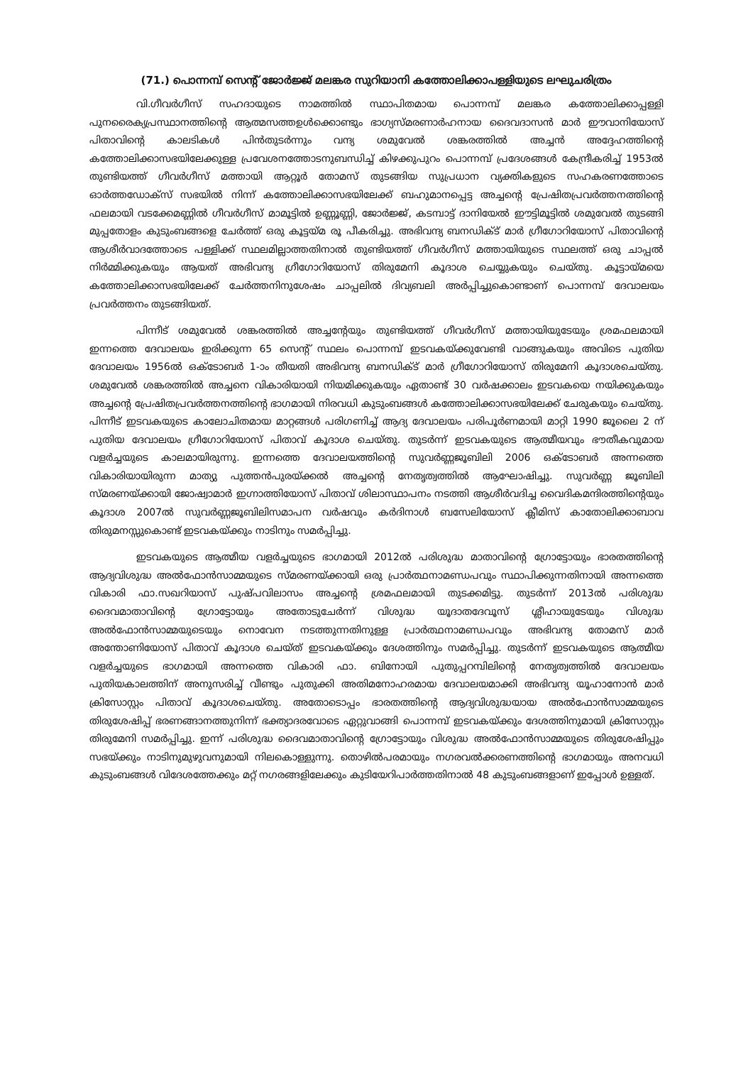(71.) പൊന്നമ്പ് സെന്റ് ജോർജ്ജ് മലങ്കര സുറിയാനി കത്തോലിക്കാപള്ളിയുടെ ലഘുചരിത്രം
വി.ഗീവർഗീസ് സഹദായുടെ നാമത്തിൽ സ്ഥാപിതമായ പൊന്നമ്പ് മലങ്കര കത്തോലിക്കാപ്പള്ളി പുനരൈക്യപ്രസ്ഥാനത്തിന്റെ ആത്മസത്തഉൾക്കൊണ്ടും ഭാഗ്യസ്മരണാർഹനായ ദൈവദാസൻ മാർ ഈവാനിയോസ് പിതാവിന്റെ കാലടികൾ പിൻതുടർന്നും വന്ദ്യ ശമുവേൽ ശങ്കരത്തിൽ അച്ചൻ അദ്ദേഹത്തിന്റെ കത്തോലിക്കാസഭയിലേക്കുള്ള പ്രവേശനത്തോടനുബന്ധിച്ച് കിഴക്കുപുറം പൊന്നമ്പ് പ്രദേശങ്ങൾ കേന്ദ്രീകരിച്ച് 1953ൽ തുണ്ടിയത്ത് ഗീവർഗീസ് മത്തായി ആറ്റൂർ തോമസ് തുടങ്ങിയ സുപ്രധാന വ്യക്തികളുടെ സഹകരണത്തോടെ ഓർത്തഡോക്സ് സഭയിൽ നിന്ന് കത്തോലിക്കാസഭയിലേക്ക് ബഹുമാനപ്പെട്ട അച്ചന്റെ പ്രേഷിതപ്രവർത്തനത്തിന്റെ ഫലമായി വടക്കേമണ്ണിൽ ഗീവർഗീസ് മാമൂട്ടിൽ ഉണ്ണൂണ്ണി, ജോർജ്ജ്, കടമ്പാട്ട് ദാനിയേൽ ഈട്ടിമൂട്ടിൽ ശമുവേൽ തുടങ്ങി മുപ്പതോളം കുടുംബങ്ങളെ ചേർത്ത് ഒരു കൂട്ടയ്മ രൂ പീകരിച്ചു. അഭിവന്ദ്യ ബനഡിക്ട് മാർ ഗ്രീഗോറിയോസ് പിതാവിന്റെ ആശീർവാദത്തോടെ പള്ളിക്ക് സ്ഥലമില്ലാത്തതിനാൽ തുണ്ടിയത്ത് ഗീവർഗീസ് മത്തായിയുടെ സ്ഥലത്ത് ഒരു ചാപ്പൽ നിർമ്മിക്കുകയും ആയത് അഭിവന്ദ്യ ഗ്രീഗോറിയോസ് തിരുമേനി കൂദാശ ചെയ്യുകയും ചെയ്തു. കൂട്ടായ്മയെ കത്തോലിക്കാസഭയിലേക്ക് ചേർത്തനിനുശേഷം ചാപ്പലിൽ ദിവ്യബലി അർപ്പിച്ചുകൊണ്ടാണ് പൊന്നമ്പ് ദേവാലയം പ്രവർത്തനം തുടങ്ങിയത്.
പിന്നീട് ശമുവേൽ ശങ്കരത്തിൽ അച്ചന്റേയും തുണ്ടിയത്ത് ഗീവർഗീസ് മത്തായിയുടേയും ശ്രമഫലമായി ഇന്നത്തെ ദേവാലയം ഇരിക്കുന്ന 65 സെന്റ് സ്ഥലം പൊന്നമ്പ് ഇടവകയ്ക്കുവേണ്ടി വാങ്ങുകയും അവിടെ പുതിയ ദേവാലയം 1956ൽ ഒക്ടോബർ 1-ാം തീയതി അഭിവന്ദ്യ ബനഡിക്ട് മാർ ഗ്രീഗോറിയോസ് തിരുമേനി കൂദാശചെയ്തു. ശമുവേൽ ശങ്കരത്തിൽ അച്ചനെ വികാരിയായി നിയമിക്കുകയും ഏതാണ്ട് 30 വർഷക്കാലം ഇടവകയെ നയിക്കുകയും അച്ചന്റെ പ്രേഷിതപ്രവർത്തനത്തിന്റെ ഭാഗമായി നിരവധി കുടുംബങ്ങൾ കത്തോലിക്കാസഭയിലേക്ക് ചേരുകയും ചെയ്തു. പിന്നീട് ഇടവകയുടെ കാലോചിതമായ മാറ്റങ്ങൾ പരിഗണിച്ച് ആദ്യ ദേവാലയം പരിപൂർണമായി മാറ്റി 1990 ജൂലൈ 2 ന് പുതിയ ദേവാലയം ഗ്രീഗോറിയോസ് പിതാവ് കൂദാശ ചെയ്തു. തുടർന്ന് ഇടവകയുടെ ആത്മീയവും ഭൗതീകവുമായ വളർച്ചയുടെ കാലമായിരുന്നു. ഇന്നത്തെ ദേവാലയത്തിന്റെ സുവർണ്ണജൂബിലി 2006 ഒക്ടോബർ അന്നത്തെ വികാരിയായിരുന്ന മാത്യു പുത്തൻപുരയ്ക്കൽ അച്ചന്റെ നേതൃത്വത്തിൽ ആഘോഷിച്ചു. സുവർണ്ണ ജൂബിലി സ്മരണയ്ക്കായി ജോഷ്വാമാർ ഇഗ്നാത്തിയോസ് പിതാവ് ശിലാസ്ഥാപനം നടത്തി ആശീർവദിച്ച വൈദികമന്ദിരത്തിന്റെയും കൂദാശ 2007ൽ സുവർണ്ണജൂബിലിസമാപന വർഷവും കർദിനാൾ ബസേലിയോസ് ക്ലീമിസ് കാതോലിക്കാബാവ തിരുമനസ്സുകൊണ്ട് ഇടവകയ്ക്കും നാടിനും സമർപ്പിച്ചു.
ഇടവകയുടെ ആത്മീയ വളർച്ചയുടെ ഭാഗമായി 2012ൽ പരിശുദ്ധ മാതാവിന്റെ ഗ്രോട്ടോയും ഭാരതത്തിന്റെ ആദ്യവിശുദ്ധ അൽഫോൻസാമ്മയുടെ സ്മരണയ്ക്കായി ഒരു പ്രാർത്ഥനാമണ്ഡപവും സ്ഥാപിക്കുന്നതിനായി അന്നത്തെ വികാരി ഫാ.സഖറിയാസ് പുഷ്പവിലാസം അച്ചന്റെ ശ്രമഫലമായി തുടക്കമിട്ടു. തുടർന്ന് 2013ൽ പരിശുദ്ധ ദൈവമാതാവിന്റെ ഗ്രോട്ടോയും അതോടുചേർന്ന് വിശുദ്ധ യൂദാതദേവൂസ് ശ്ലീഹായുടേയും വിശുദ്ധ അൽഫോൻസാമ്മയുടെയും നൊവേന നടത്തുന്നതിനുള്ള പ്രാർത്ഥനാമണ്ഡപവും അഭിവന്ദ്യ തോമസ് മാർ അന്തോണിയോസ് പിതാവ് കൂദാശ ചെയ്ത് ഇടവകയ്ക്കും ദേശത്തിനും സമർപ്പിച്ചു. തുടർന്ന് ഇടവകയുടെ ആത്മീയ വളർച്ചയുടെ ഭാഗമായി അന്നത്തെ വികാരി ഫാ. ബിനോയി പുതുപ്പറമ്പിലിന്റെ നേതൃത്വത്തിൽ ദേവാലയം പുതിയകാലത്തിന് അനുസരിച്ച് വീണ്ടും പുതുക്കി അതിമനോഹരമായ ദേവാലയമാക്കി അഭിവന്ദ്യ യൂഹാനോൻ മാർ ക്രിസോസ്റ്റം പിതാവ് കൂദാശചെയ്തു. അതോടൊപ്പം ഭാരതത്തിന്റെ ആദ്യവിശുദ്ധയായ അൽഫോൻസാമ്മയുടെ തിരുശേഷിപ്പ് ഭരണങ്ങാനത്തുനിന്ന് ഭക്ത്യാദരവോടെ ഏറ്റുവാങ്ങി പൊന്നമ്പ് ഇടവകയ്ക്കും ദേശത്തിനുമായി ക്രിസോസ്റ്റം തിരുമേനി സമർപ്പിച്ചു. ഇന്ന് പരിശുദ്ധ ദൈവമാതാവിന്റെ ഗ്രോട്ടോയും വിശുദ്ധ അൽഫോൻസാമ്മയുടെ തിരുശേഷിപ്പും സഭയ്ക്കും നാടിനുമുഴുവനുമായി നിലകൊള്ളുന്നു. തൊഴിൽപരമായും നഗരവൽക്കരണത്തിന്റെ ഭാഗമായും അനവധി കുടുംബങ്ങൾ വിദേശത്തേക്കും മറ്റ് നഗരങ്ങളിലേക്കും കുടിയേറിപാർത്തതിനാൽ 48 കുടുംബങ്ങളാണ് ഇപ്പോൾ ഉള്ളത്.